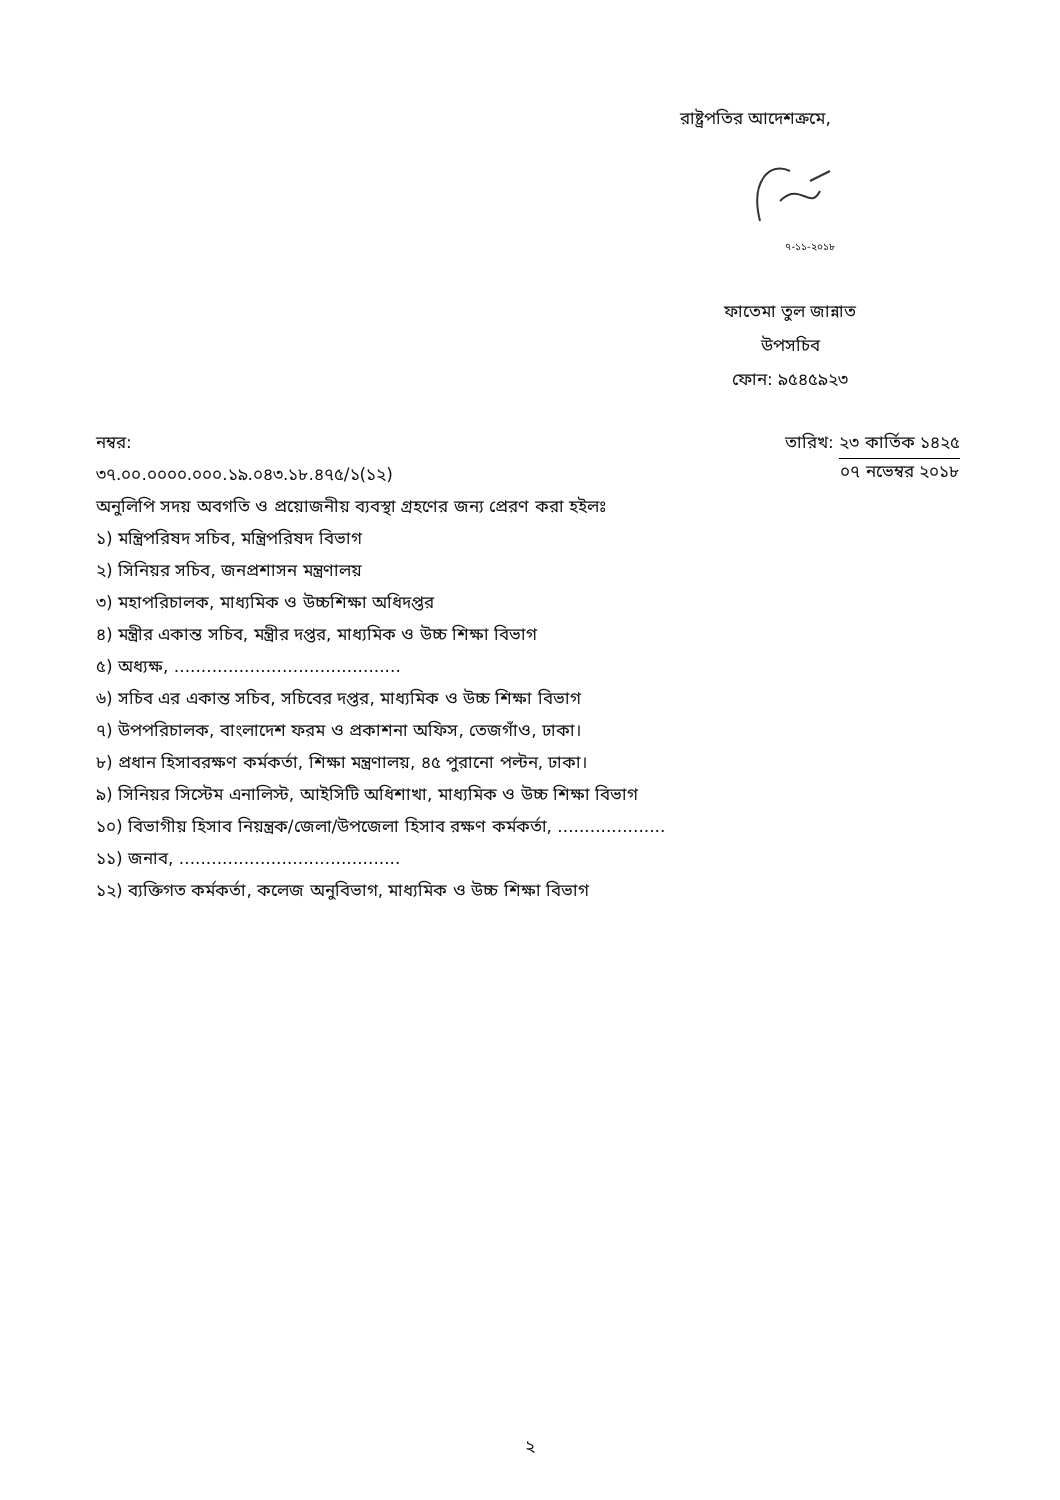রাষ্ট্রপতির আদেশক্রমে,
৭-১১-২০১৮
ফাতেমা তুল জান্নাত
উপসচিব
ফোন: ৯৫৪৫৯২৩
নম্বর:
৩৭.০০.০০০০.০০০.১৯.০৪৩.১৮.৪৭৫/১(১২)
তারিখ: ২৩ কার্তিক ১৪২৫
০৭ নভেম্বর ২০১৮
অনুলিপি সদয় অবগতি ও প্রয়োজনীয় ব্যবস্থা গ্রহণের জন্য প্রেরণ করা হইলঃ
১) মন্ত্রিপরিষদ সচিব, মন্ত্রিপরিষদ বিভাগ
২) সিনিয়র সচিব, জনপ্রশাসন মন্ত্রণালয়
৩) মহাপরিচালক, মাধ্যমিক ও উচ্চশিক্ষা অধিদপ্তর
৪) মন্ত্রীর একান্ত সচিব, মন্ত্রীর দপ্তর, মাধ্যমিক ও উচ্চ শিক্ষা বিভাগ
৫) অধ্যক্ষ, ..........................................
৬) সচিব এর একান্ত সচিব, সচিবের দপ্তর, মাধ্যমিক ও উচ্চ শিক্ষা বিভাগ
৭) উপপরিচালক, বাংলাদেশ ফরম ও প্রকাশনা অফিস, তেজগাঁও, ঢাকা।
৮) প্রধান হিসাবরক্ষণ কর্মকর্তা, শিক্ষা মন্ত্রণালয়, ৪৫ পুরানো পল্টন, ঢাকা।
৯) সিনিয়র সিস্টেম এনালিস্ট, আইসিটি অধিশাখা, মাধ্যমিক ও উচ্চ শিক্ষা বিভাগ
১০) বিভাগীয় হিসাব নিয়ন্ত্রক/জেলা/উপজেলা হিসাব রক্ষণ কর্মকর্তা, ....................
১১) জনাব, .........................................
১২) ব্যক্তিগত কর্মকর্তা, কলেজ অনুবিভাগ, মাধ্যমিক ও উচ্চ শিক্ষা বিভাগ
২